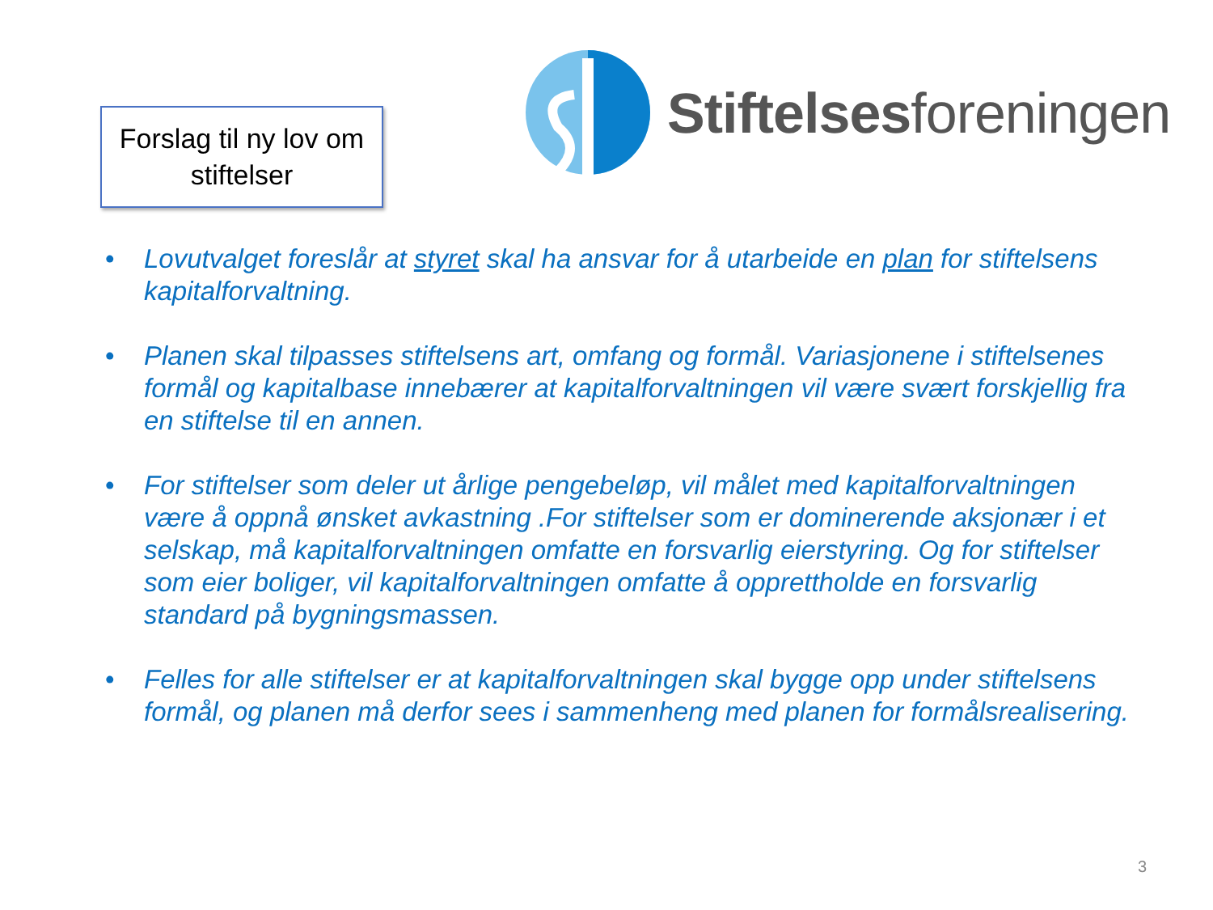Forslag til ny lov om stiftelser
Stiftelsesforeningen
• Lovutvalget foreslår at styret skal ha ansvar for å utarbeide en plan for stiftelsens kapitalforvaltning.
• Planen skal tilpasses stiftelsens art, omfang og formål. Variasjonene i stiftelsenes formål og kapitalbase innebærer at kapitalforvaltningen vil være svært forskjellig fra en stiftelse til en annen.
• For stiftelser som deler ut årlige pengebeløp, vil målet med kapitalforvaltningen være å oppnå ønsket avkastning .For stiftelser som er dominerende aksjonær i et selskap, må kapitalforvaltningen omfatte en forsvarlig eierstyring. Og for stiftelser som eier boliger, vil kapitalforvaltningen omfatte å opprettholde en forsvarlig standard på bygningsmassen.
• Felles for alle stiftelser er at kapitalforvaltningen skal bygge opp under stiftelsens formål, og planen må derfor sees i sammenheng med planen for formålsrealisering.
3